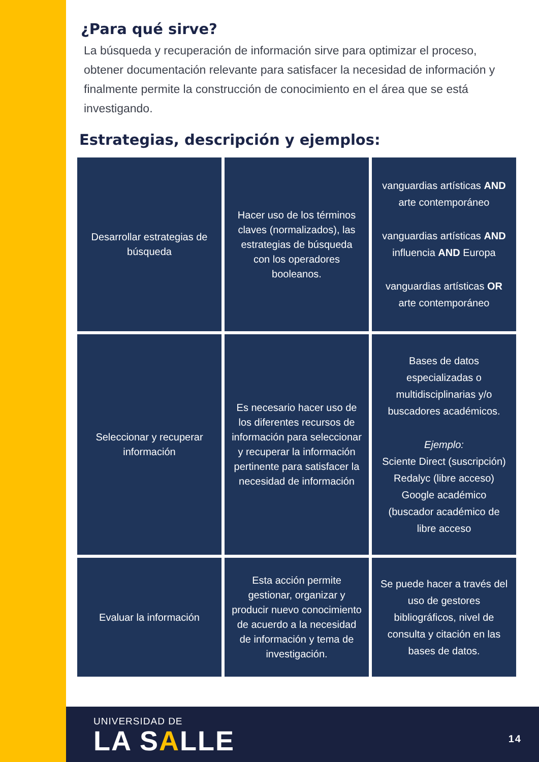¿Para qué sirve?
La búsqueda y recuperación de información sirve para optimizar el proceso, obtener documentación relevante para satisfacer la necesidad de información y finalmente permite la construcción de conocimiento en el área que se está investigando.
Estrategias, descripción y ejemplos:
| Desarrollar estrategias de búsqueda | Hacer uso de los términos claves (normalizados), las estrategias de búsqueda con los operadores booleanos. | vanguardias artísticas AND arte contemporáneo vanguardias artísticas AND influencia AND Europa vanguardias artísticas OR arte contemporáneo |
| Seleccionar y recuperar información | Es necesario hacer uso de los diferentes recursos de información para seleccionar y recuperar la información pertinente para satisfacer la necesidad de información | Bases de datos especializadas o multidisciplinarias y/o buscadores académicos. Ejemplo: Sciente Direct (suscripción) Redalyc (libre acceso) Google académico (buscador académico de libre acceso |
| Evaluar la información | Esta acción permite gestionar, organizar y producir nuevo conocimiento de acuerdo a la necesidad de información y tema de investigación. | Se puede hacer a través del uso de gestores bibliográficos, nivel de consulta y citación en las bases de datos. |
UNIVERSIDAD DE
LA SALLE
14